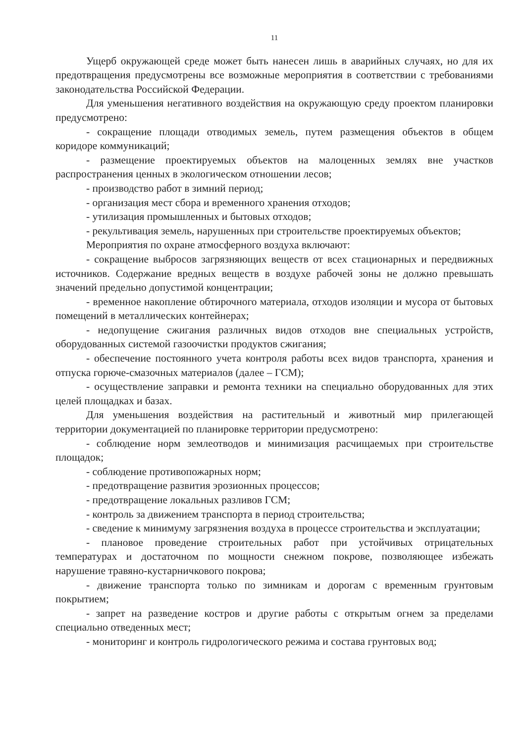11
Ущерб окружающей среде может быть нанесен лишь в аварийных случаях, но для их предотвращения предусмотрены все возможные мероприятия в соответствии с требованиями законодательства Российской Федерации.
Для уменьшения негативного воздействия на окружающую среду проектом планировки предусмотрено:
- сокращение площади отводимых земель, путем размещения объектов в общем коридоре коммуникаций;
- размещение проектируемых объектов на малоценных землях вне участков распространения ценных в экологическом отношении лесов;
- производство работ в зимний период;
- организация мест сбора и временного хранения отходов;
- утилизация промышленных и бытовых отходов;
- рекультивация земель, нарушенных при строительстве проектируемых объектов;
Мероприятия по охране атмосферного воздуха включают:
- сокращение выбросов загрязняющих веществ от всех стационарных и передвижных источников. Содержание вредных веществ в воздухе рабочей зоны не должно превышать значений предельно допустимой концентрации;
- временное накопление обтирочного материала, отходов изоляции и мусора от бытовых помещений в металлических контейнерах;
- недопущение сжигания различных видов отходов вне специальных устройств, оборудованных системой газоочистки продуктов сжигания;
- обеспечение постоянного учета контроля работы всех видов транспорта, хранения и отпуска горюче-смазочных материалов (далее – ГСМ);
- осуществление заправки и ремонта техники на специально оборудованных для этих целей площадках и базах.
Для уменьшения воздействия на растительный и животный мир прилегающей территории документацией по планировке территории предусмотрено:
- соблюдение норм землеотводов и минимизация расчищаемых при строительстве площадок;
- соблюдение противопожарных норм;
- предотвращение развития эрозионных процессов;
- предотвращение локальных разливов ГСМ;
- контроль за движением транспорта в период строительства;
- сведение к минимуму загрязнения воздуха в процессе строительства и эксплуатации;
- плановое проведение строительных работ при устойчивых отрицательных температурах и достаточном по мощности снежном покрове, позволяющее избежать нарушение травяно-кустарничкового покрова;
- движение транспорта только по зимникам и дорогам с временным грунтовым покрытием;
- запрет на разведение костров и другие работы с открытым огнем за пределами специально отведенных мест;
- мониторинг и контроль гидрологического режима и состава грунтовых вод;